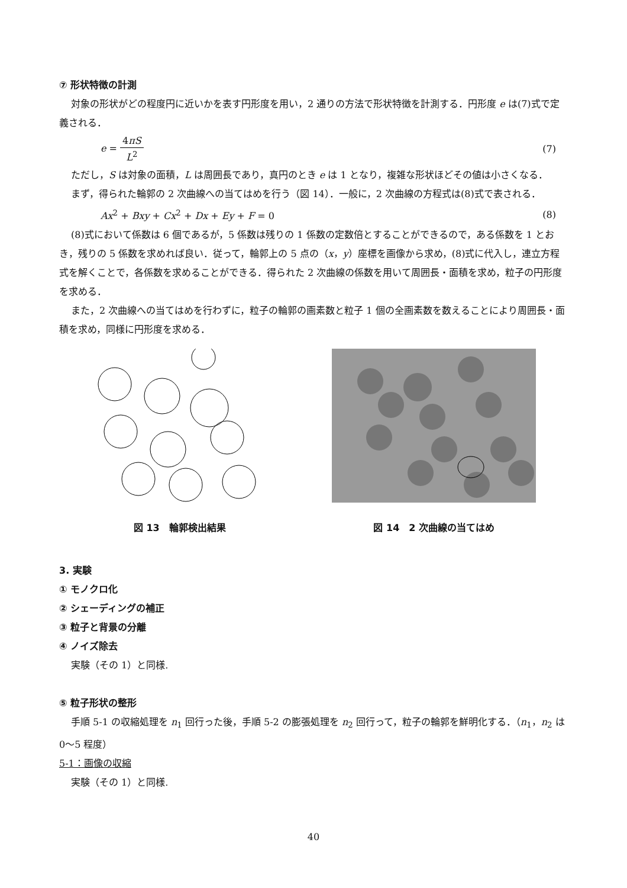⑦ 形状特徴の計測
対象の形状がどの程度円に近いかを表す円形度を用い，2 通りの方法で形状特徴を計測する．円形度 e は(7)式で定義される．
e = 4πS L<sup>2</sup> (7)
ただし，S は対象の面積，L は周囲長であり，真円のとき e は 1 となり，複雑な形状ほどその値は小さくなる．
まず，得られた輪郭の 2 次曲線への当てはめを行う（図 14）．一般に，2 次曲線の方程式は(8)式で表される．
Ax<sup>2</sup> + Bxy + Cx<sup>2</sup> + Dx + Ey + F = 0 (8)
(8)式において係数は 6 個であるが，5 係数は残りの 1 係数の定数倍とすることができるので，ある係数を 1 とおき，残りの 5 係数を求めれば良い．従って，輪郭上の 5 点の（x，y）座標を画像から求め，(8)式に代入し，連立方程式を解くことで，各係数を求めることができる．得られた 2 次曲線の係数を用いて周囲長・面積を求め，粒子の円形度を求める．
また，2 次曲線への当てはめを行わずに，粒子の輪郭の画素数と粒子 1 個の全画素数を数えることにより周囲長・面積を求め，同様に円形度を求める．
図 13　輪郭検出結果 図 14　2 次曲線の当てはめ
3. 実験
① モノクロ化
② シェーディングの補正
③ 粒子と背景の分離
④ ノイズ除去
実験（その 1）と同様.
⑤ 粒子形状の整形
手順 5-1 の収縮処理を n<sub>1</sub> 回行った後，手順 5-2 の膨張処理を n<sub>2</sub> 回行って，粒子の輪郭を鮮明化する．（n<sub>1</sub>，n<sub>2</sub> は 0〜5 程度）
5-1：画像の収縮
実験（その 1）と同様.
40